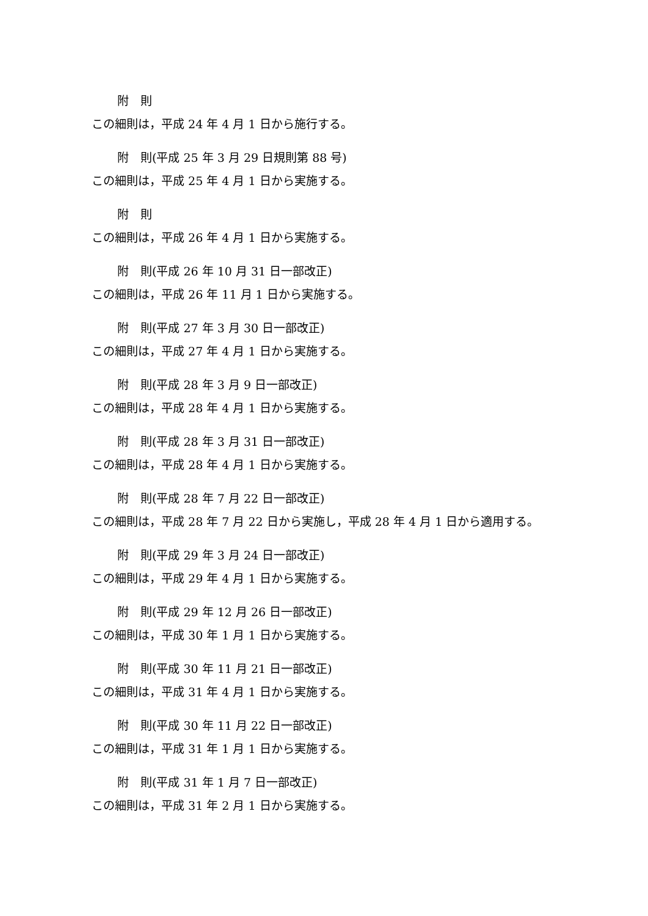附　則
この細則は，平成 24 年 4 月 1 日から施行する。
附　則(平成 25 年 3 月 29 日規則第 88 号)
この細則は，平成 25 年 4 月 1 日から実施する。
附　則
この細則は，平成 26 年 4 月 1 日から実施する。
附　則(平成 26 年 10 月 31 日一部改正)
この細則は，平成 26 年 11 月 1 日から実施する。
附　則(平成 27 年 3 月 30 日一部改正)
この細則は，平成 27 年 4 月 1 日から実施する。
附　則(平成 28 年 3 月 9 日一部改正)
この細則は，平成 28 年 4 月 1 日から実施する。
附　則(平成 28 年 3 月 31 日一部改正)
この細則は，平成 28 年 4 月 1 日から実施する。
附　則(平成 28 年 7 月 22 日一部改正)
この細則は，平成 28 年 7 月 22 日から実施し，平成 28 年 4 月 1 日から適用する。
附　則(平成 29 年 3 月 24 日一部改正)
この細則は，平成 29 年 4 月 1 日から実施する。
附　則(平成 29 年 12 月 26 日一部改正)
この細則は，平成 30 年 1 月 1 日から実施する。
附　則(平成 30 年 11 月 21 日一部改正)
この細則は，平成 31 年 4 月 1 日から実施する。
附　則(平成 30 年 11 月 22 日一部改正)
この細則は，平成 31 年 1 月 1 日から実施する。
附　則(平成 31 年 1 月 7 日一部改正)
この細則は，平成 31 年 2 月 1 日から実施する。